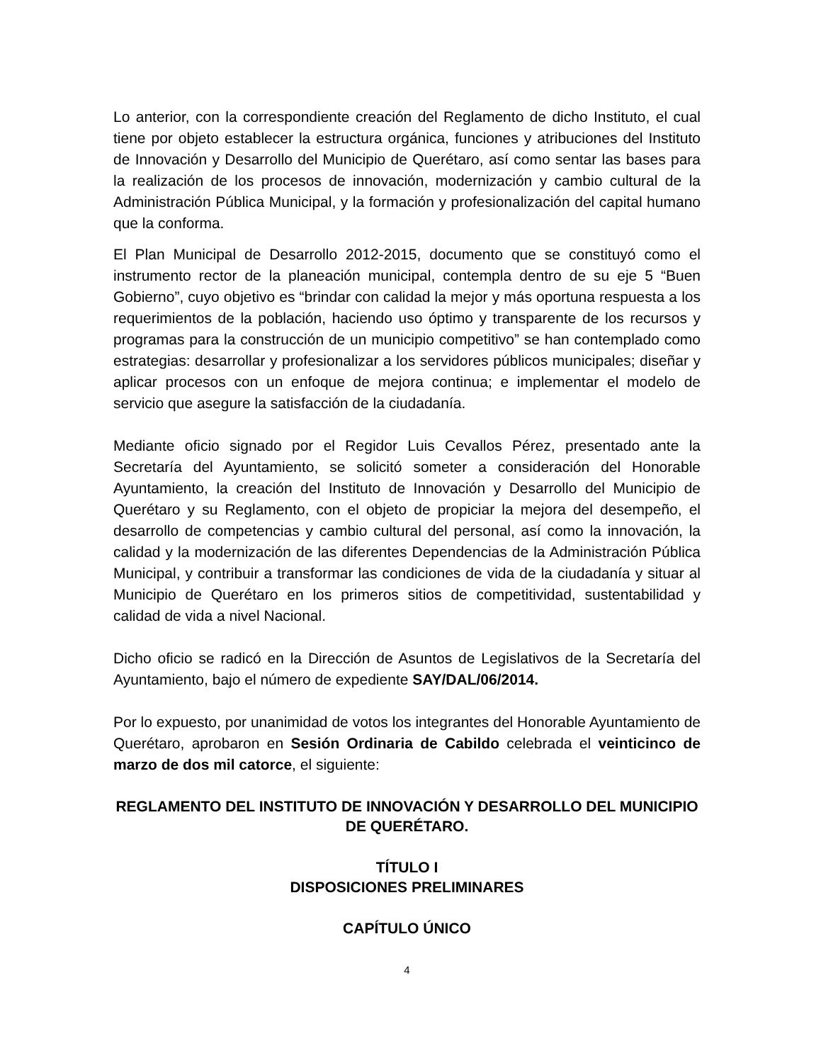Lo anterior, con la correspondiente creación del Reglamento de dicho Instituto, el cual tiene por objeto establecer la estructura orgánica, funciones y atribuciones del Instituto de Innovación y Desarrollo del Municipio de Querétaro, así como sentar las bases para la realización de los procesos de innovación, modernización y cambio cultural de la Administración Pública Municipal, y la formación y profesionalización del capital humano que la conforma.
El Plan Municipal de Desarrollo 2012-2015, documento que se constituyó como el instrumento rector de la planeación municipal, contempla dentro de su eje 5 “Buen Gobierno”, cuyo objetivo es “brindar con calidad la mejor y más oportuna respuesta a los requerimientos de la población, haciendo uso óptimo y transparente de los recursos y programas para la construcción de un municipio competitivo” se han contemplado como estrategias: desarrollar y profesionalizar a los servidores públicos municipales; diseñar y aplicar procesos con un enfoque de mejora continua; e implementar el modelo de servicio que asegure la satisfacción de la ciudadanía.
Mediante oficio signado por el Regidor Luis Cevallos Pérez, presentado ante la Secretaría del Ayuntamiento, se solicitó someter a consideración del Honorable Ayuntamiento, la creación del Instituto de Innovación y Desarrollo del Municipio de Querétaro y su Reglamento, con el objeto de propiciar la mejora del desempeño, el desarrollo de competencias y cambio cultural del personal, así como la innovación, la calidad y la modernización de las diferentes Dependencias de la Administración Pública Municipal, y contribuir a transformar las condiciones de vida de la ciudadanía y situar al Municipio de Querétaro en los primeros sitios de competitividad, sustentabilidad y calidad de vida a nivel Nacional.
Dicho oficio se radicó en la Dirección de Asuntos de Legislativos de la Secretaría del Ayuntamiento, bajo el número de expediente SAY/DAL/06/2014.
Por lo expuesto, por unanimidad de votos los integrantes del Honorable Ayuntamiento de Querétaro, aprobaron en Sesión Ordinaria de Cabildo celebrada el veinticinco de marzo de dos mil catorce, el siguiente:
REGLAMENTO DEL INSTITUTO DE INNOVACIÓN Y DESARROLLO DEL MUNICIPIO DE QUERÉTARO.
TÍTULO I
DISPOSICIONES PRELIMINARES
CAPÍTULO ÚNICO
4